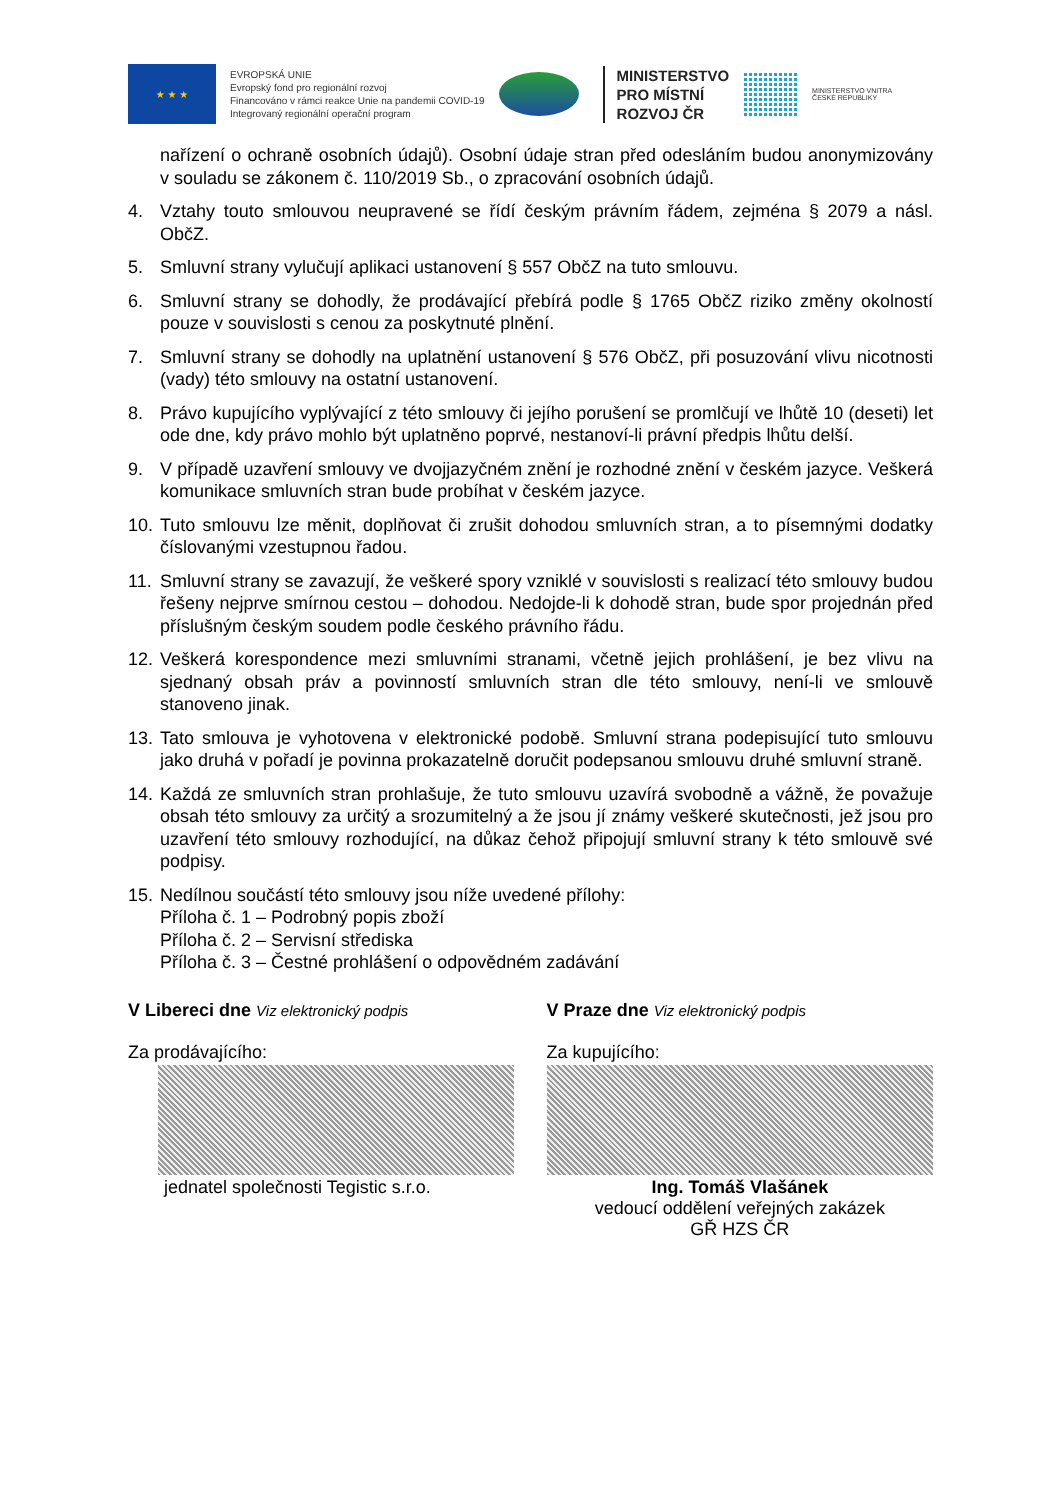★ ★ ★
EVROPSKÁ UNIE
Evropský fond pro regionální rozvoj
Financováno v rámci reakce Unie na pandemii COVID-19
Integrovaný regionální operační program
MINISTERSTVO
PRO MÍSTNÍ
ROZVOJ ČR
MINISTERSTVO VNITRA
ČESKÉ REPUBLIKY
nařízení o ochraně osobních údajů). Osobní údaje stran před odesláním budou anonymizovány v souladu se zákonem č. 110/2019 Sb., o zpracování osobních údajů.
4. Vztahy touto smlouvou neupravené se řídí českým právním řádem, zejména § 2079 a násl. ObčZ.
5. Smluvní strany vylučují aplikaci ustanovení § 557 ObčZ na tuto smlouvu.
6. Smluvní strany se dohodly, že prodávající přebírá podle § 1765 ObčZ riziko změny okolností pouze v souvislosti s cenou za poskytnuté plnění.
7. Smluvní strany se dohodly na uplatnění ustanovení § 576 ObčZ, při posuzování vlivu nicotnosti (vady) této smlouvy na ostatní ustanovení.
8. Právo kupujícího vyplývající z této smlouvy či jejího porušení se promlčují ve lhůtě 10 (deseti) let ode dne, kdy právo mohlo být uplatněno poprvé, nestanoví-li právní předpis lhůtu delší.
9. V případě uzavření smlouvy ve dvojjazyčném znění je rozhodné znění v českém jazyce. Veškerá komunikace smluvních stran bude probíhat v českém jazyce.
10.
Tuto smlouvu lze měnit, doplňovat či zrušit dohodou smluvních stran, a to písemnými dodatky číslovanými vzestupnou řadou.
11.
Smluvní strany se zavazují, že veškeré spory vzniklé v souvislosti s realizací této smlouvy budou řešeny nejprve smírnou cestou – dohodou. Nedojde-li k dohodě stran, bude spor projednán před příslušným českým soudem podle českého právního řádu.
12.
Veškerá korespondence mezi smluvními stranami, včetně jejich prohlášení, je bez vlivu na sjednaný obsah práv a povinností smluvních stran dle této smlouvy, není-li ve smlouvě stanoveno jinak.
13.
Tato smlouva je vyhotovena v elektronické podobě. Smluvní strana podepisující tuto smlouvu jako druhá v pořadí je povinna prokazatelně doručit podepsanou smlouvu druhé smluvní straně.
14.
Každá ze smluvních stran prohlašuje, že tuto smlouvu uzavírá svobodně a vážně, že považuje obsah této smlouvy za určitý a srozumitelný a že jsou jí známy veškeré skutečnosti, jež jsou pro uzavření této smlouvy rozhodující, na důkaz čehož připojují smluvní strany k této smlouvě své podpisy.
15.
Nedílnou součástí této smlouvy jsou níže uvedené přílohy:
Příloha č. 1 – Podrobný popis zboží
Příloha č. 2 – Servisní střediska
Příloha č. 3 – Čestné prohlášení o odpovědném zadávání
V Libereci dne Viz elektronický podpis
Za prodávajícího:
jednatel společnosti Tegistic s.r.o.
V Praze dne Viz elektronický podpis
Za kupujícího:
Ing. Tomáš Vlašánek
vedoucí oddělení veřejných zakázek
GŘ HZS ČR